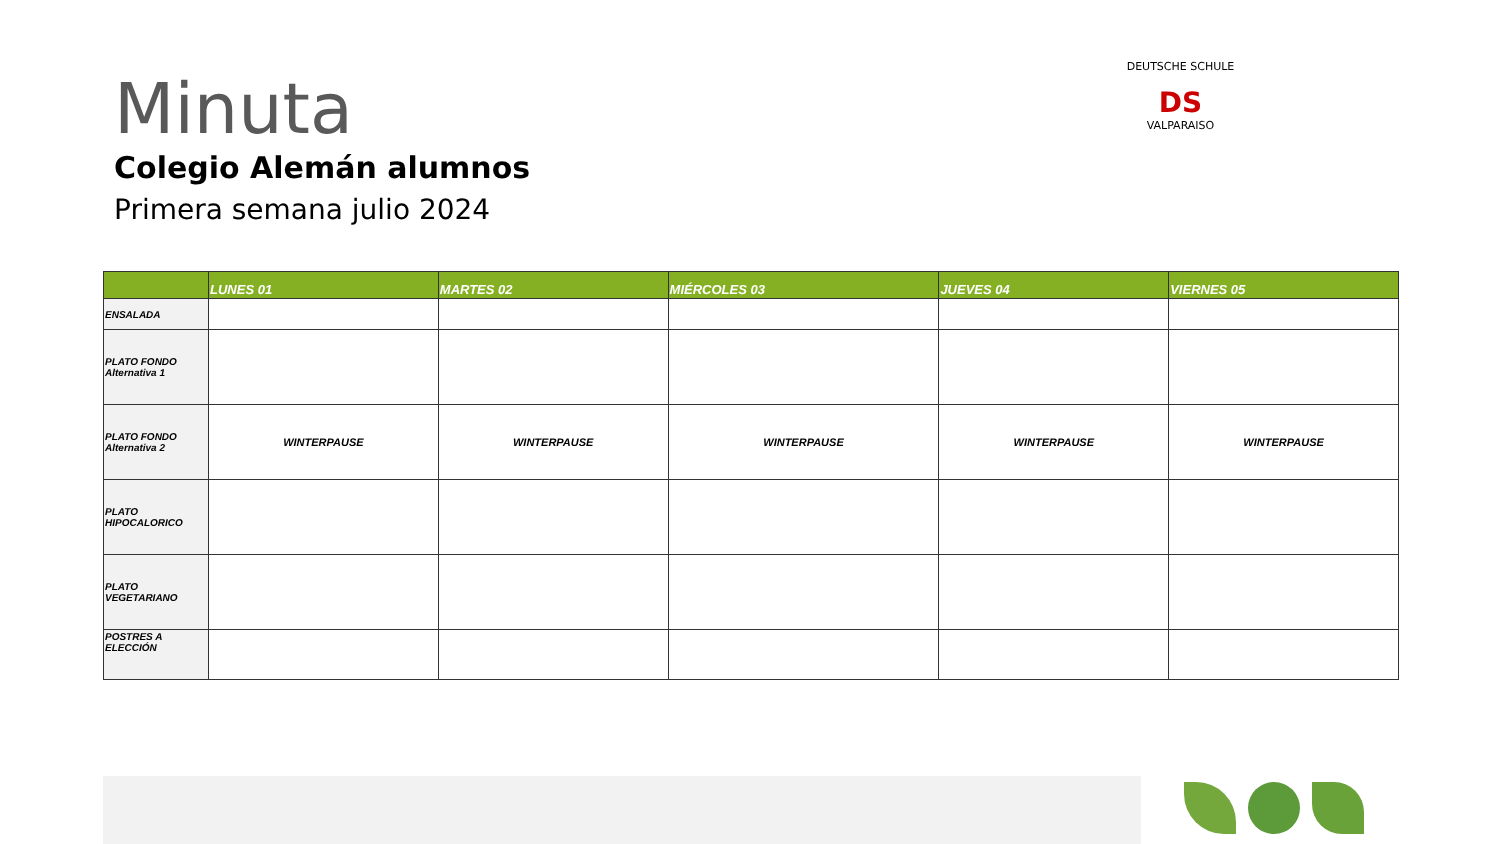Minuta
Colegio Alemán alumnos
Primera semana julio 2024
DEUTSCHE SCHULE
DS
VALPARAISO
| | LUNES 01 | MARTES 02 | MIÉRCOLES 03 | JUEVES 04 | VIERNES 05 |
| --- | --- | --- | --- | --- | --- |
| ENSALADA | | | | | |
| PLATO FONDO Alternativa 1 | | | | | |
| PLATO FONDO Alternativa 2 | WINTERPAUSE | WINTERPAUSE | WINTERPAUSE | WINTERPAUSE | WINTERPAUSE |
| PLATO HIPOCALORICO | | | | | |
| PLATO VEGETARIANO | | | | | |
| POSTRES A ELECCIÓN | | | | | |